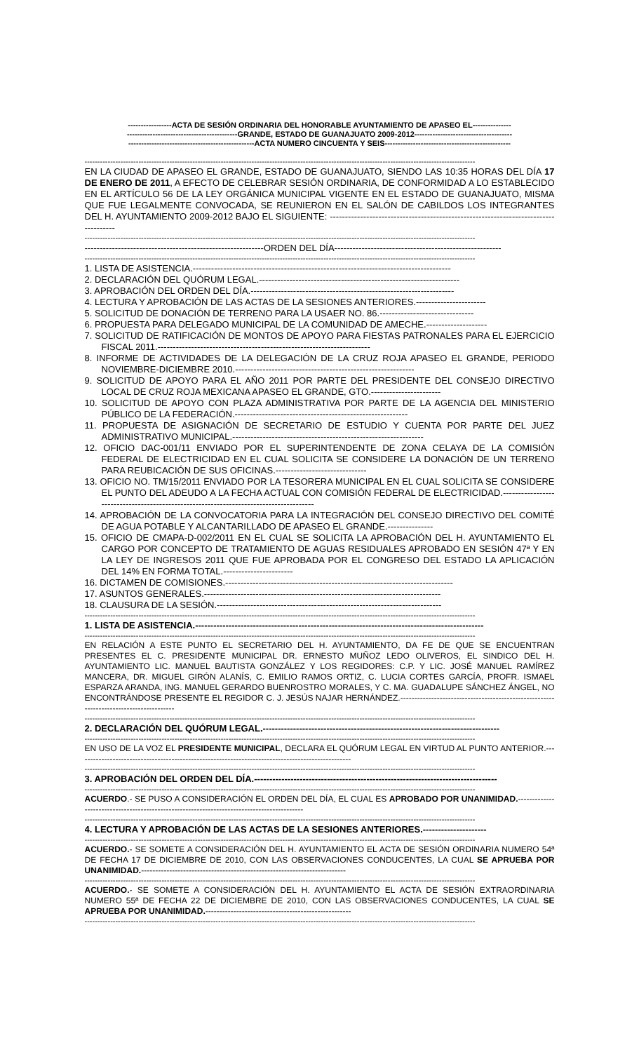-----------------ACTA DE SESIÓN ORDINARIA DEL HONORABLE AYUNTAMIENTO DE APASEO EL---------------
-------------------------------------------GRANDE, ESTADO DE GUANAJUATO 2009-2012--------------------------------------
-------------------------------------------------ACTA NUMERO CINCUENTA Y SEIS-------------------------------------------------
--------------------------------------------------------------------------------------------------------------------------------------------------------
EN LA CIUDAD DE APASEO EL GRANDE, ESTADO DE GUANAJUATO, SIENDO LAS 10:35 HORAS DEL DÍA 17 DE ENERO DE 2011, A EFECTO DE CELEBRAR SESIÓN ORDINARIA, DE CONFORMIDAD A LO ESTABLECIDO EN EL ARTÍCULO 56 DE LA LEY ORGÁNICA MUNICIPAL VIGENTE EN EL ESTADO DE GUANAJUATO, MISMA QUE FUE LEGALMENTE CONVOCADA, SE REUNIERON EN EL SALÓN DE CABILDOS LOS INTEGRANTES DEL H. AYUNTAMIENTO 2009-2012 BAJO EL SIGUIENTE: ------------------------------------------------------------------------------------
--------------------------------------------------------------------------------------------------------------------------------------------------------
-----------------------------------------------------------ORDEN DEL DÍA-------------------------------------------------------
--------------------------------------------------------------------------------------------------------------------------------------------------------
1. LISTA DE ASISTENCIA.-------------------------------------------------------------------------------------
2. DECLARACIÓN DEL QUÓRUM LEGAL.------------------------------------------------------------------
3. APROBACIÓN DEL ORDEN DEL DÍA.-------------------------------------------------------------------
4. LECTURA Y APROBACIÓN DE LAS ACTAS DE LA SESIONES ANTERIORES.-----------------------
5. SOLICITUD DE DONACIÓN DE TERRENO PARA LA USAER NO. 86.-------------------------------
6. PROPUESTA PARA DELEGADO MUNICIPAL DE LA COMUNIDAD DE AMECHE.--------------------
7. SOLICITUD DE RATIFICACIÓN DE MONTOS DE APOYO PARA FIESTAS PATRONALES PARA EL EJERCICIO FISCAL 2011.----------------------------------------------------------------------
8. INFORME DE ACTIVIDADES DE LA DELEGACIÓN DE LA CRUZ ROJA APASEO EL GRANDE, PERIODO NOVIEMBRE-DICIEMBRE 2010.-----------------------------------------------------------
9. SOLICITUD DE APOYO PARA EL AÑO 2011 POR PARTE DEL PRESIDENTE DEL CONSEJO DIRECTIVO LOCAL DE CRUZ ROJA MEXICANA APASEO EL GRANDE, GTO.-----------------------
10. SOLICITUD DE APOYO CON PLAZA ADMINISTRATIVA POR PARTE DE LA AGENCIA DEL MINISTERIO PÚBLICO DE LA FEDERACIÓN.---------------------------------------------------------
11. PROPUESTA DE ASIGNACIÓN DE SECRETARIO DE ESTUDIO Y CUENTA POR PARTE DEL JUEZ ADMINISTRATIVO MUNICIPAL.---------------------------------------------------------------
12. OFICIO DAC-001/11 ENVIADO POR EL SUPERINTENDENTE DE ZONA CELAYA DE LA COMISIÓN FEDERAL DE ELECTRICIDAD EN EL CUAL SOLICITA SE CONSIDERE LA DONACIÓN DE UN TERRENO PARA REUBICACIÓN DE SUS OFICINAS.------------------------------
13. OFICIO NO. TM/15/2011 ENVIADO POR LA TESORERA MUNICIPAL EN EL CUAL SOLICITA SE CONSIDERE EL PUNTO DEL ADEUDO A LA FECHA ACTUAL CON COMISIÓN FEDERAL DE ELECTRICIDAD.---------------------------------------------------------------------------------------
14. APROBACIÓN DE LA CONVOCATORIA PARA LA INTEGRACIÓN DEL CONSEJO DIRECTIVO DEL COMITÉ DE AGUA POTABLE Y ALCANTARILLADO DE APASEO EL GRANDE.---------------
15. OFICIO DE CMAPA-D-002/2011 EN EL CUAL SE SOLICITA LA APROBACIÓN DEL H. AYUNTAMIENTO EL CARGO POR CONCEPTO DE TRATAMIENTO DE AGUAS RESIDUALES APROBADO EN SESIÓN 47ª Y EN LA LEY DE INGRESOS 2011 QUE FUE APROBADA POR EL CONGRESO DEL ESTADO LA APLICACIÓN DEL 14% EN FORMA TOTAL.-----------------------
16. DICTAMEN DE COMISIONES.---------------------------------------------------------------------------
17. ASUNTOS GENERALES.------------------------------------------------------------------------------
18. CLAUSURA DE LA SESIÓN.--------------------------------------------------------------------------
--------------------------------------------------------------------------------------------------------------------------------------------------------
1. LISTA DE ASISTENCIA.-----------------------------------------------------------------------------------------------
--------------------------------------------------------------------------------------------------------------------------------------------------------
EN RELACIÓN A ESTE PUNTO EL SECRETARIO DEL H. AYUNTAMIENTO, DA FE DE QUE SE ENCUENTRAN PRESENTES EL C. PRESIDENTE MUNICIPAL DR. ERNESTO MUÑOZ LEDO OLIVEROS, EL SINDICO DEL H. AYUNTAMIENTO LIC. MANUEL BAUTISTA GONZÁLEZ Y LOS REGIDORES: C.P. Y LIC. JOSÉ MANUEL RAMÍREZ MANCERA, DR. MIGUEL GIRÓN ALANÍS, C. EMILIO RAMOS ORTIZ, C. LUCIA CORTES GARCÍA, PROFR. ISMAEL ESPARZA ARANDA, ING. MANUEL GERARDO BUENROSTRO MORALES, Y C. MA. GUADALUPE SÁNCHEZ ÁNGEL, NO ENCONTRÁNDOSE PRESENTE EL REGIDOR C. J. JESÚS NAJAR HERNÁNDEZ.---------------------------------------------------------------------------------------
--------------------------------------------------------------------------------------------------------------------------------------------------------
2. DECLARACIÓN DEL QUÓRUM LEGAL.------------------------------------------------------------------------------
--------------------------------------------------------------------------------------------------------------------------------------------------------
EN USO DE LA VOZ EL PRESIDENTE MUNICIPAL, DECLARA EL QUÓRUM LEGAL EN VIRTUD AL PUNTO ANTERIOR.--------------------------------------------------------------------------------------------------
--------------------------------------------------------------------------------------------------------------------------------------------------------
3. APROBACIÓN DEL ORDEN DEL DÍA.--------------------------------------------------------------------------------
--------------------------------------------------------------------------------------------------------------------------------------------------------
ACUERDO.- SE PUSO A CONSIDERACIÓN EL ORDEN DEL DÍA, EL CUAL ES APROBADO POR UNANIMIDAD.-------------------------------------------------------------------------------------------
--------------------------------------------------------------------------------------------------------------------------------------------------------
4. LECTURA Y APROBACIÓN DE LAS ACTAS DE LA SESIONES ANTERIORES.---------------------
--------------------------------------------------------------------------------------------------------------------------------------------------------
ACUERDO.- SE SOMETE A CONSIDERACIÓN DEL H. AYUNTAMIENTO EL ACTA DE SESIÓN ORDINARIA NUMERO 54ª DE FECHA 17 DE DICIEMBRE DE 2010, CON LAS OBSERVACIONES CONDUCENTES, LA CUAL SE APRUEBA POR UNANIMIDAD.-------------------------------------------------------------------------
--------------------------------------------------------------------------------------------------------------------------------------------------------
ACUERDO.- SE SOMETE A CONSIDERACIÓN DEL H. AYUNTAMIENTO EL ACTA DE SESIÓN EXTRAORDINARIA NUMERO 55ª DE FECHA 22 DE DICIEMBRE DE 2010, CON LAS OBSERVACIONES CONDUCENTES, LA CUAL SE APRUEBA POR UNANIMIDAD.----------------------------------------------------
--------------------------------------------------------------------------------------------------------------------------------------------------------